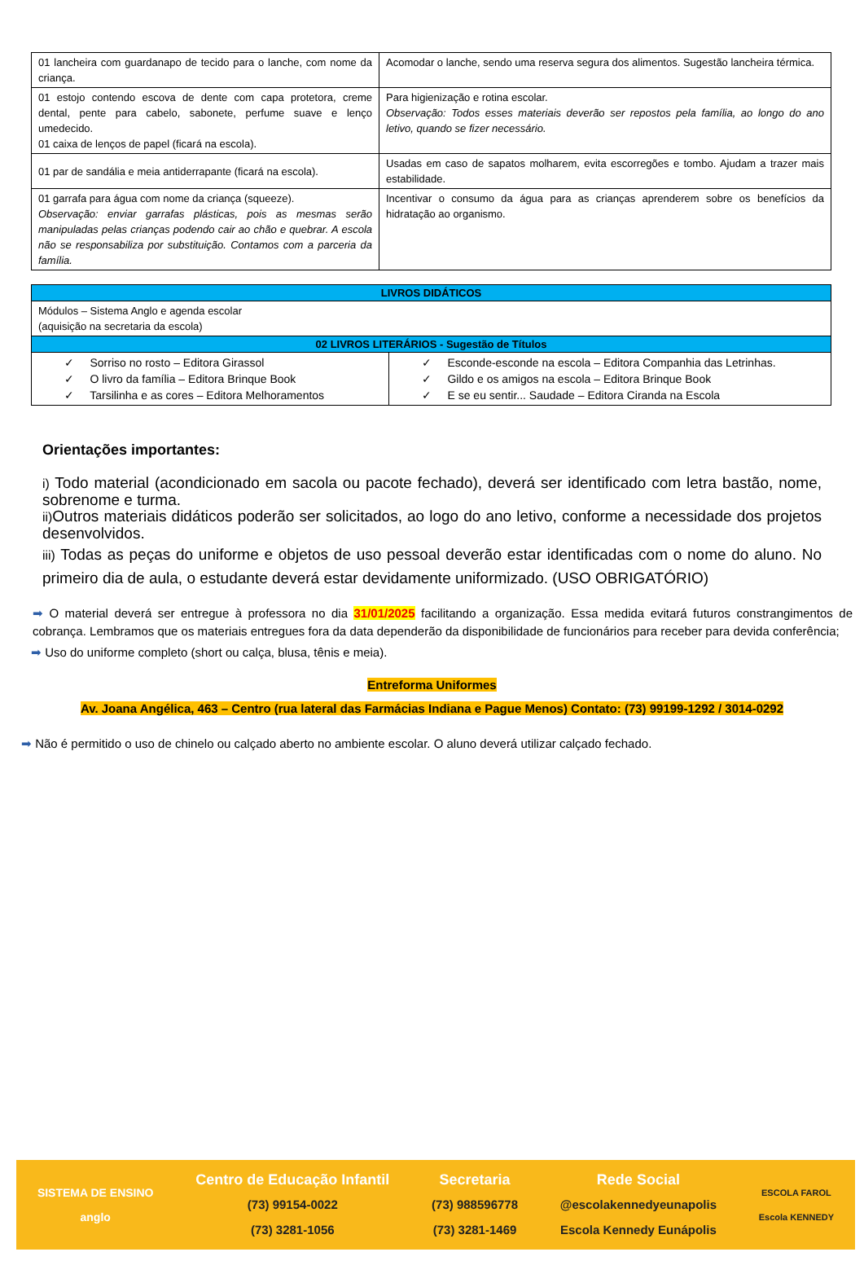| 01 lancheira com guardanapo de tecido para o lanche, com nome da criança. | Acomodar o lanche, sendo uma reserva segura dos alimentos. Sugestão lancheira térmica. |
| 01 estojo contendo escova de dente com capa protetora, creme dental, pente para cabelo, sabonete, perfume suave e lenço umedecido. 01 caixa de lenços de papel (ficará na escola). | Para higienização e rotina escolar. Observação: Todos esses materiais deverão ser repostos pela família, ao longo do ano letivo, quando se fizer necessário. |
| 01 par de sandália e meia antiderrapante (ficará na escola). | Usadas em caso de sapatos molharem, evita escorregões e tombo. Ajudam a trazer mais estabilidade. |
| 01 garrafa para água com nome da criança (squeeze). Observação: enviar garrafas plásticas, pois as mesmas serão manipuladas pelas crianças podendo cair ao chão e quebrar. A escola não se responsabiliza por substituição. Contamos com a parceria da família. | Incentivar o consumo da água para as crianças aprenderem sobre os benefícios da hidratação ao organismo. |
| LIVROS DIDÁTICOS | |
| Módulos – Sistema Anglo e agenda escolar (aquisição na secretaria da escola) | |
| 02 LIVROS LITERÁRIOS - Sugestão de Títulos | |
| ✓ Sorriso no rosto – Editora Girassol ✓ O livro da família – Editora Brinque Book ✓ Tarsilinha e as cores – Editora Melhoramentos | ✓ Esconde-esconde na escola – Editora Companhia das Letrinhas. ✓ Gildo e os amigos na escola – Editora Brinque Book ✓ E se eu sentir... Saudade – Editora Ciranda na Escola |
Orientações importantes:
i) Todo material (acondicionado em sacola ou pacote fechado), deverá ser identificado com letra bastão, nome, sobrenome e turma.
ii) Outros materiais didáticos poderão ser solicitados, ao logo do ano letivo, conforme a necessidade dos projetos desenvolvidos.
iii) Todas as peças do uniforme e objetos de uso pessoal deverão estar identificadas com o nome do aluno. No primeiro dia de aula, o estudante deverá estar devidamente uniformizado. (USO OBRIGATÓRIO)
➡ O material deverá ser entregue à professora no dia 31/01/2025 facilitando a organização. Essa medida evitará futuros constrangimentos de cobrança. Lembramos que os materiais entregues fora da data dependerão da disponibilidade de funcionários para receber para devida conferência;
➡ Uso do uniforme completo (short ou calça, blusa, tênis e meia).
Entreforma Uniformes
Av. Joana Angélica, 463 – Centro (rua lateral das Farmácias Indiana e Pague Menos) Contato: (73) 99199-1292 / 3014-0292
➡ Não é permitido o uso de chinelo ou calçado aberto no ambiente escolar. O aluno deverá utilizar calçado fechado.
SISTEMA DE ENSINO
anglo
Centro de Educação Infantil
(73) 99154-0022
(73) 3281-1056
Secretaria
(73) 988596778
(73) 3281-1469
Rede Social
@escolakennedyeunapolis
Escola Kennedy Eunápolis
ESCOLA FAROL
Escola KENNEDY